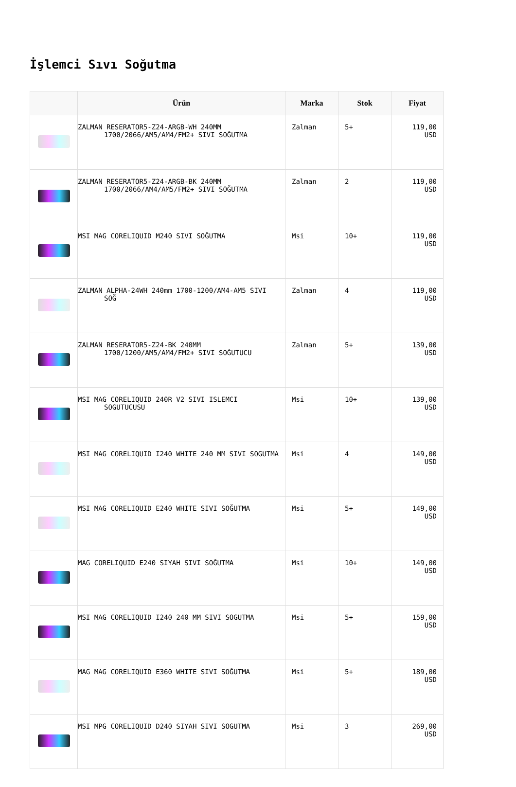İşlemci Sıvı Soğutma
| | Ürün | Marka | Stok | Fiyat |
| --- | --- | --- | --- | --- |
| | ZALMAN RESERATOR5-Z24-ARGB-WH 240MM 1700/2066/AM5/AM4/FM2+ SIVI SOĞUTMA | Zalman | 5+ | 119,00 USD |
| | ZALMAN RESERATOR5-Z24-ARGB-BK 240MM 1700/2066/AM4/AM5/FM2+ SIVI SOĞUTMA | Zalman | 2 | 119,00 USD |
| | MSI MAG CORELIQUID M240 SIVI SOĞUTMA | Msi | 10+ | 119,00 USD |
| | ZALMAN ALPHA-24WH 240mm 1700-1200/AM4-AM5 SIVI SOĞ | Zalman | 4 | 119,00 USD |
| | ZALMAN RESERATOR5-Z24-BK 240MM 1700/1200/AM5/AM4/FM2+ SIVI SOĞUTUCU | Zalman | 5+ | 139,00 USD |
| | MSI MAG CORELIQUID 240R V2 SIVI ISLEMCI SOGUTUCUSU | Msi | 10+ | 139,00 USD |
| | MSI MAG CORELIQUID I240 WHITE 240 MM SIVI SOGUTMA | Msi | 4 | 149,00 USD |
| | MSI MAG CORELIQUID E240 WHITE SIVI SOĞUTMA | Msi | 5+ | 149,00 USD |
| | MAG CORELIQUID E240 SIYAH SIVI SOĞUTMA | Msi | 10+ | 149,00 USD |
| | MSI MAG CORELIQUID I240 240 MM SIVI SOGUTMA | Msi | 5+ | 159,00 USD |
| | MAG MAG CORELIQUID E360 WHITE SIVI SOĞUTMA | Msi | 5+ | 189,00 USD |
| | MSI MPG CORELIQUID D240 SIYAH SIVI SOGUTMA | Msi | 3 | 269,00 USD |